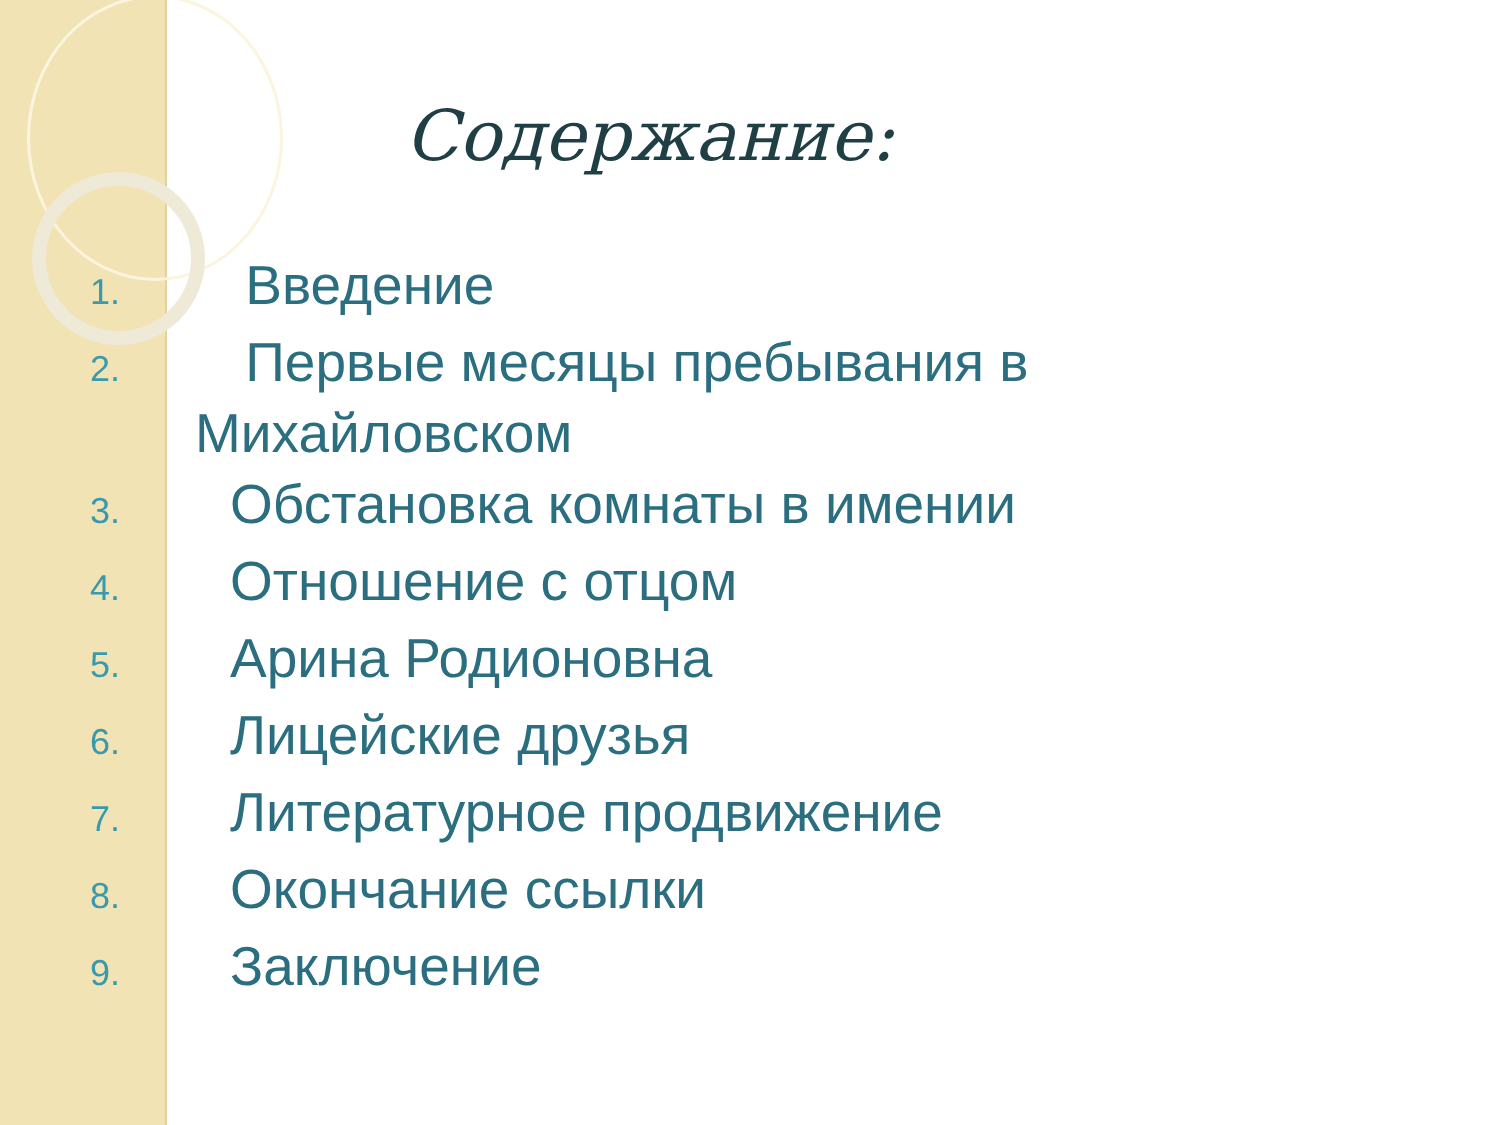Содержание:
1. Введение
2. Первые месяцы пребывания в
Михайловском
3. Обстановка комнаты в имении
4. Отношение с отцом
5. Арина Родионовна
6. Лицейские друзья
7. Литературное продвижение
8. Окончание ссылки
9. Заключение